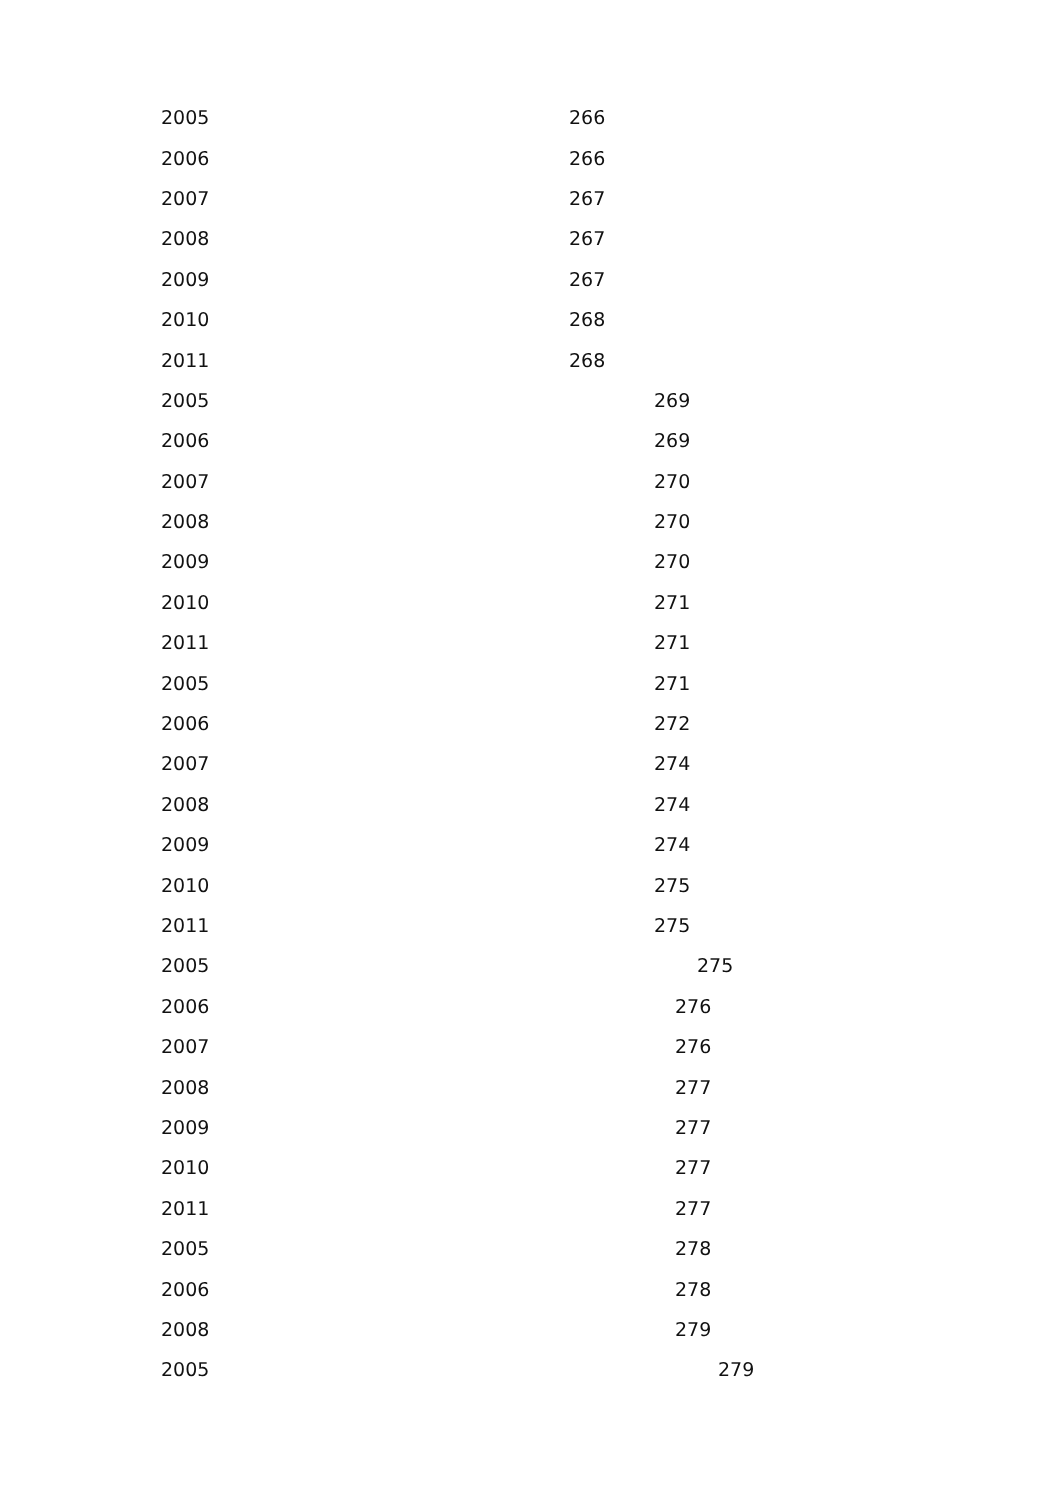2005 266
2006 266
2007 267
2008 267
2009 267
2010 268
2011 268
2005 269
2006 269
2007 270
2008 270
2009 270
2010 271
2011 271
2005 271
2006 272
2007 274
2008 274
2009 274
2010 275
2011 275
2005 275
2006 276
2007 276
2008 277
2009 277
2010 277
2011 277
2005 278
2006 278
2008 279
2005 279